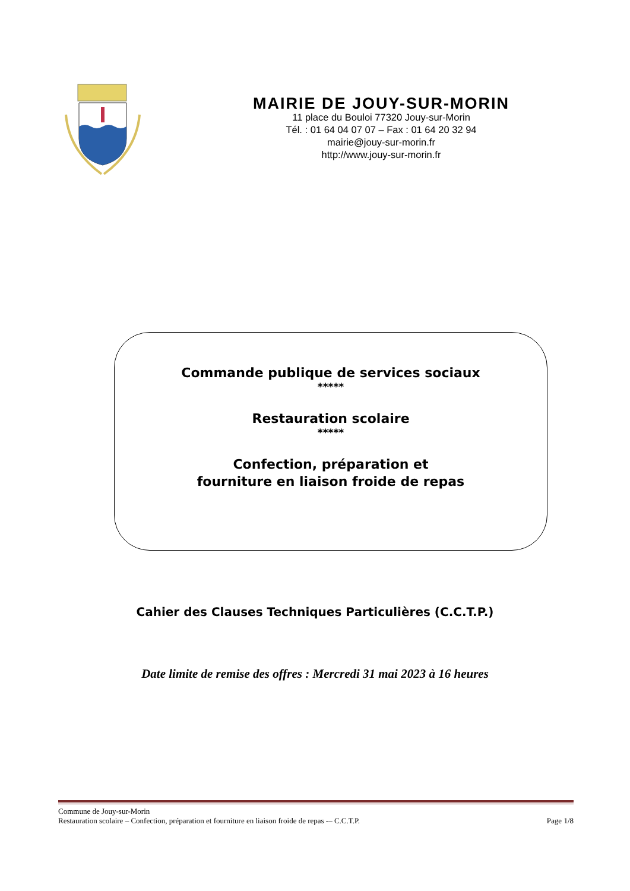MAIRIE DE JOUY-SUR-MORIN
11 place du Bouloi 77320 Jouy-sur-Morin
Tél. : 01 64 04 07 07 – Fax : 01 64 20 32 94
mairie@jouy-sur-morin.fr
http://www.jouy-sur-morin.fr
Commande publique de services sociaux
*****
Restauration scolaire
*****
Confection, préparation et
fourniture en liaison froide de repas
Cahier des Clauses Techniques Particulières (C.C.T.P.)
Date limite de remise des offres : Mercredi 31 mai 2023 à 16 heures
Commune de Jouy-sur-Morin
Restauration scolaire – Confection, préparation et fourniture en liaison froide de repas -– C.C.T.P. Page 1/8